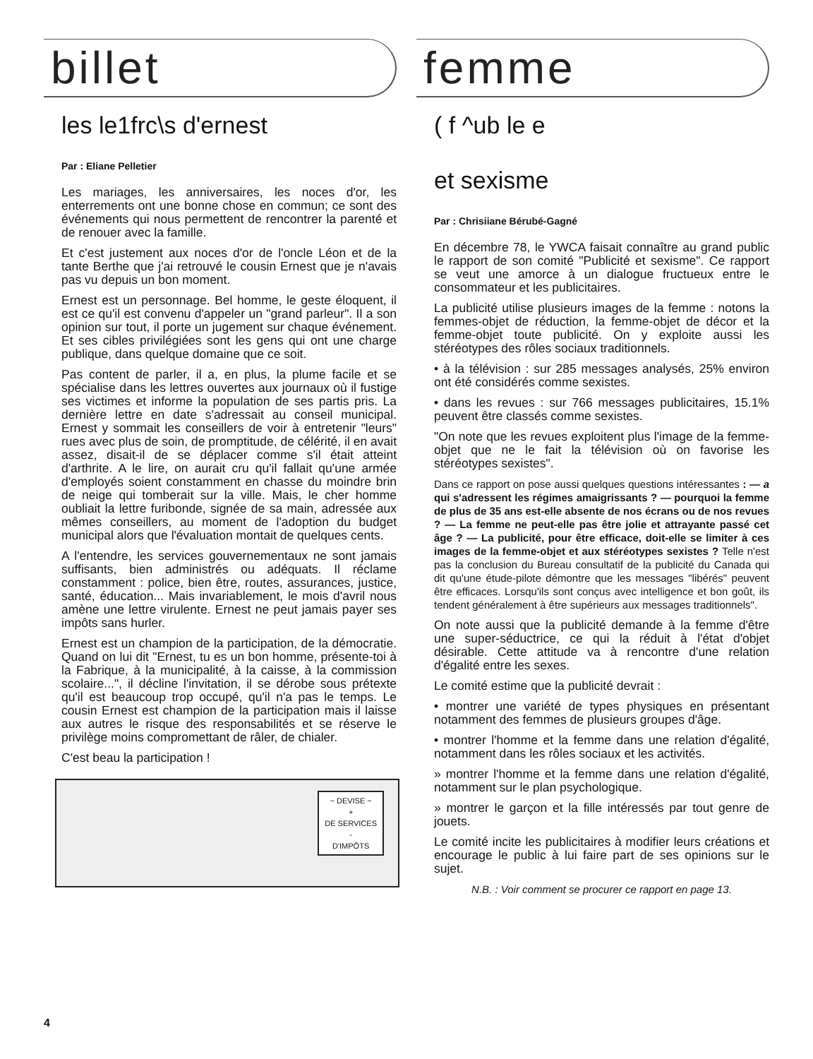billet
les le1frc\s d'ernest
Par : Eliane Pelletier
Les mariages, les anniversaires, les noces d'or, les enterrements ont une bonne chose en commun; ce sont des événements qui nous permettent de rencontrer la parenté et de renouer avec la famille.
Et c'est justement aux noces d'or de l'oncle Léon et de la tante Berthe que j'ai retrouvé le cousin Ernest que je n'avais pas vu depuis un bon moment.
Ernest est un personnage. Bel homme, le geste éloquent, il est ce qu'il est convenu d'appeler un "grand parleur". Il a son opinion sur tout, il porte un jugement sur chaque événement. Et ses cibles privilégiées sont les gens qui ont une charge publique, dans quelque domaine que ce soit.
Pas content de parler, il a, en plus, la plume facile et se spécialise dans les lettres ouvertes aux journaux où il fustige ses victimes et informe la population de ses partis pris. La dernière lettre en date s'adressait au conseil municipal. Ernest y sommait les conseillers de voir à entretenir "leurs" rues avec plus de soin, de promptitude, de célérité, il en avait assez, disait-il de se déplacer comme s'il était atteint d'arthrite. A le lire, on aurait cru qu'il fallait qu'une armée d'employés soient constamment en chasse du moindre brin de neige qui tomberait sur la ville. Mais, le cher homme oubliait la lettre furibonde, signée de sa main, adressée aux mêmes conseillers, au moment de l'adoption du budget municipal alors que l'évaluation montait de quelques cents.
A l'entendre, les services gouvernementaux ne sont jamais suffisants, bien administrés ou adéquats. Il réclame constamment : police, bien être, routes, assurances, justice, santé, éducation... Mais invariablement, le mois d'avril nous amène une lettre virulente. Ernest ne peut jamais payer ses impôts sans hurler.
Ernest est un champion de la participation, de la démocratie. Quand on lui dit "Ernest, tu es un bon homme, présente-toi à la Fabrique, à la municipalité, à la caisse, à la commission scolaire...", il décline l'invitation, il se dérobe sous prétexte qu'il est beaucoup trop occupé, qu'il n'a pas le temps. Le cousin Ernest est champion de la participation mais il laisse aux autres le risque des responsabilités et se réserve le privilège moins compromettant de râler, de chialer.
C'est beau la participation !
~ DEVISE ~
+
DE SERVICES
-
D'IMPÔTS
femme
( f ^ub le e
et sexisme
Par : Chrisiiane Bérubé-Gagné
En décembre 78, le YWCA faisait connaître au grand public le rapport de son comité "Publicité et sexisme". Ce rapport se veut une amorce à un dialogue fructueux entre le consommateur et les publicitaires.
La publicité utilise plusieurs images de la femme : notons la femmes-objet de réduction, la femme-objet de décor et la femme-objet toute publicité. On y exploite aussi les stéréotypes des rôles sociaux traditionnels.
• à la télévision : sur 285 messages analysés, 25% environ ont été considérés comme sexistes.
• dans les revues : sur 766 messages publicitaires, 15.1% peuvent être classés comme sexistes.
"On note que les revues exploitent plus l'image de la femme-objet que ne le fait la télévision où on favorise les stéréotypes sexistes".
Dans ce rapport on pose aussi quelques questions intéressantes : — a qui s'adressent les régimes amaigrissants ? — pourquoi la femme de plus de 35 ans est-elle absente de nos écrans ou de nos revues ? — La femme ne peut-elle pas être jolie et attrayante passé cet âge ? — La publicité, pour être efficace, doit-elle se limiter à ces images de la femme-objet et aux stéréotypes sexistes ? Telle n'est pas la conclusion du Bureau consultatif de la publicité du Canada qui dit qu'une étude-pilote démontre que les messages "libérés" peuvent être efficaces. Lorsqu'ils sont conçus avec intelligence et bon goût, ils tendent généralement à être supérieurs aux messages traditionnels".
On note aussi que la publicité demande à la femme d'être une super-séductrice, ce qui la réduit à l'état d'objet désirable. Cette attitude va à rencontre d'une relation d'égalité entre les sexes.
Le comité estime que la publicité devrait :
• montrer une variété de types physiques en présentant notamment des femmes de plusieurs groupes d'âge.
• montrer l'homme et la femme dans une relation d'égalité, notamment dans les rôles sociaux et les activités.
» montrer l'homme et la femme dans une relation d'égalité, notamment sur le plan psychologique.
» montrer le garçon et la fille intéressés par tout genre de jouets.
Le comité incite les publicitaires à modifier leurs créations et encourage le public à lui faire part de ses opinions sur le sujet.
N.B. : Voir comment se procurer ce rapport en page 13.
4